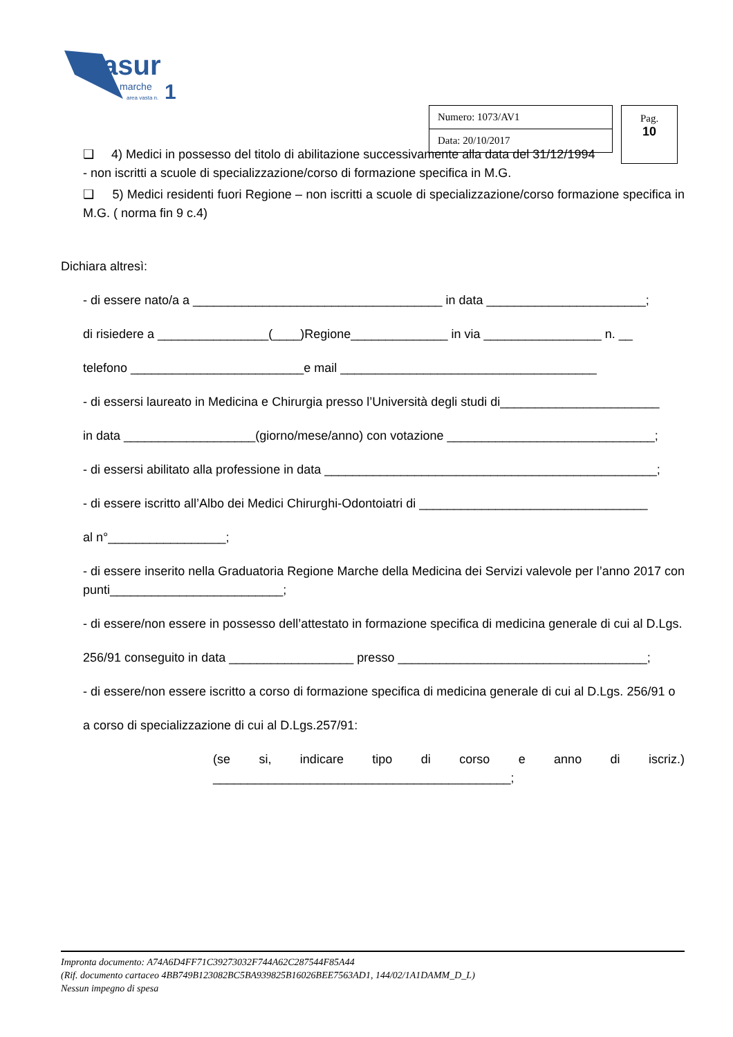asur
marche
1
area vasta n.
| Numero: 1073/AV1 |
| Data: 20/10/2017 |
Pag.
10
❑ 4) Medici in possesso del titolo di abilitazione successivamente alla data del 31/12/1994
- non iscritti a scuole di specializzazione/corso di formazione specifica in M.G.
❑ 5) Medici residenti fuori Regione – non iscritti a scuole di specializzazione/corso formazione specifica in M.G. ( norma fin 9 c.4)
Dichiara altresì:
- di essere nato/a a ____________________________________ in data _______________________;
di risiedere a ________________(____)Regione______________ in via _________________ n. __
telefono _________________________e mail _____________________________________
- di essersi laureato in Medicina e Chirurgia presso l’Università degli studi di_______________________
in data ___________________(giorno/mese/anno) con votazione ______________________________;
- di essersi abilitato alla professione in data ________________________________________________;
- di essere iscritto all’Albo dei Medici Chirurghi-Odontoiatri di _________________________________
al n°_________________;
- di essere inserito nella Graduatoria Regione Marche della Medicina dei Servizi valevole per l’anno 2017 con punti_________________________;
- di essere/non essere in possesso dell’attestato in formazione specifica di medicina generale di cui al D.Lgs.
256/91 conseguito in data __________________ presso ____________________________________;
- di essere/non essere iscritto a corso di formazione specifica di medicina generale di cui al D.Lgs. 256/91 o
a corso di specializzazione di cui al D.Lgs.257/91:
(se si, indicare tipo di corso e anno di iscriz.) ___________________________________________;
Impronta documento: A74A6D4FF71C39273032F744A62C287544F85A44
(Rif. documento cartaceo 4BB749B123082BC5BA939825B16026BEE7563AD1, 144/02/1A1DAMM_D_L)
Nessun impegno di spesa